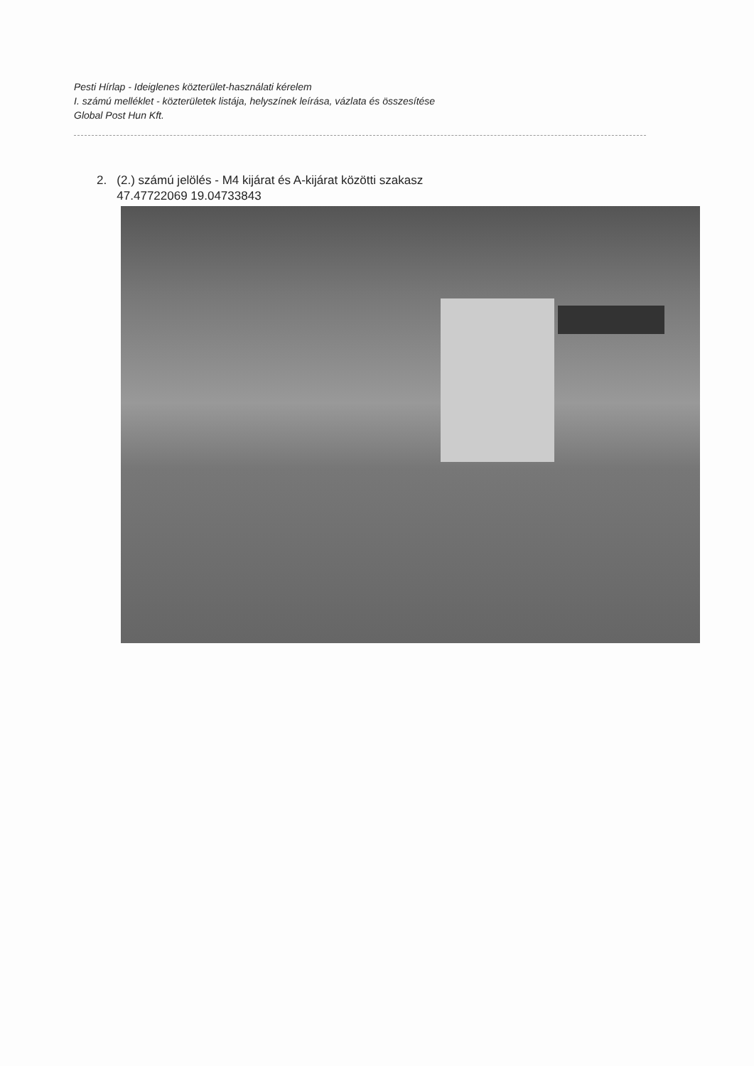Pesti Hírlap - Ideiglenes közterület-használati kérelem
I. számú melléklet - közterületek listája, helyszínek leírása, vázlata és összesítése
Global Post Hun Kft.
2. (2.) számú jelölés - M4 kijárat és A-kijárat közötti szakasz
47.47722069 19.04733843